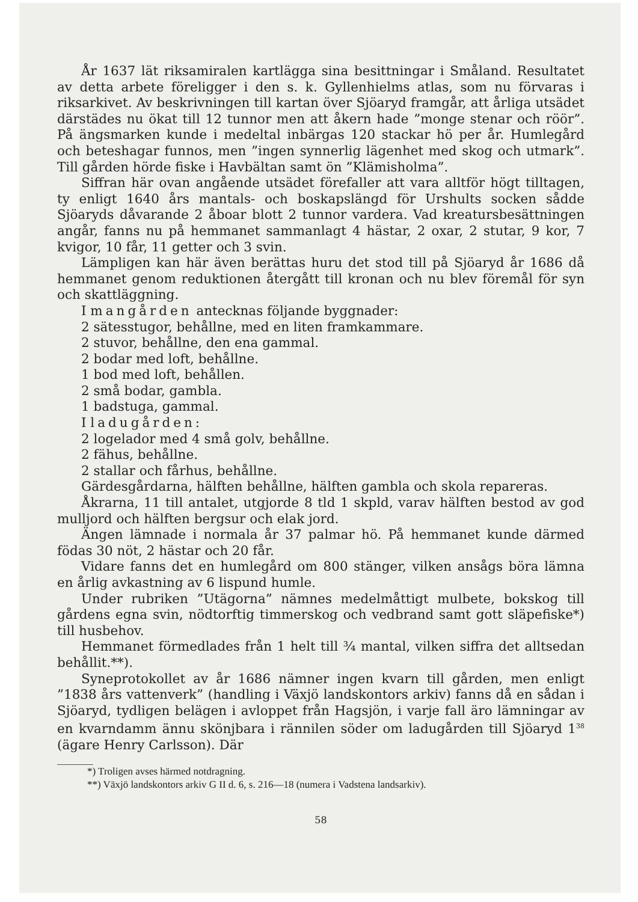År 1637 lät riksamiralen kartlägga sina besittningar i Småland. Resultatet av detta arbete föreligger i den s. k. Gyllenhielms atlas, som nu förvaras i riksarkivet. Av beskrivningen till kartan över Sjöaryd framgår, att årliga utsädet därstädes nu ökat till 12 tunnor men att åkern hade ”monge stenar och röör”. På ängsmarken kunde i medeltal inbärgas 120 stackar hö per år. Humlegård och beteshagar funnos, men ”ingen synnerlig lägenhet med skog och utmark”. Till gården hörde fiske i Havbältan samt ön ”Klämisholma”.
Siffran här ovan angående utsädet förefaller att vara alltför högt tilltagen, ty enligt 1640 års mantals- och boskapslängd för Urshults socken sådde Sjöaryds dåvarande 2 åboar blott 2 tunnor vardera. Vad kreatursbesättningen angår, fanns nu på hemmanet sammanlagt 4 hästar, 2 oxar, 2 stutar, 9 kor, 7 kvigor, 10 får, 11 getter och 3 svin.
Lämpligen kan här även berättas huru det stod till på Sjöaryd år 1686 då hemmanet genom reduktionen återgått till kronan och nu blev föremål för syn och skattläggning.
I mangården antecknas följande byggnader:
2 sätesstugor, behållne, med en liten framkammare.
2 stuvor, behållne, den ena gammal.
2 bodar med loft, behållne.
1 bod med loft, behållen.
2 små bodar, gambla.
1 badstuga, gammal.
I ladugården:
2 logelador med 4 små golv, behållne.
2 fähus, behållne.
2 stallar och fårhus, behållne.
Gärdesgårdarna, hälften behållne, hälften gambla och skola repareras.
Åkrarna, 11 till antalet, utgjorde 8 tld 1 skpld, varav hälften bestod av god mulljord och hälften bergsur och elak jord.
Ängen lämnade i normala år 37 palmar hö. På hemmanet kunde därmed födas 30 nöt, 2 hästar och 20 får.
Vidare fanns det en humlegård om 800 stänger, vilken ansågs böra lämna en årlig avkastning av 6 lispund humle.
Under rubriken ”Utägorna” nämnes medelmåttigt mulbete, bokskog till gårdens egna svin, nödtorftig timmerskog och vedbrand samt gott släpefiske*) till husbehov.
Hemmanet förmedlades från 1 helt till ¾ mantal, vilken siffra det alltsedan behållit.**).
Syneprotokollet av år 1686 nämner ingen kvarn till gården, men enligt ”1838 års vattenverk” (handling i Växjö landskontors arkiv) fanns då en sådan i Sjöaryd, tydligen belägen i avloppet från Hagsjön, i varje fall äro lämningar av en kvarndamm ännu skönjbara i rännilen söder om ladugården till Sjöaryd 1<sup>38</sup> (ägare Henry Carlsson). Där
*) Troligen avses härmed notdragning.
**) Växjö landskontors arkiv G II d. 6, s. 216—18 (numera i Vadstena landsarkiv).
58